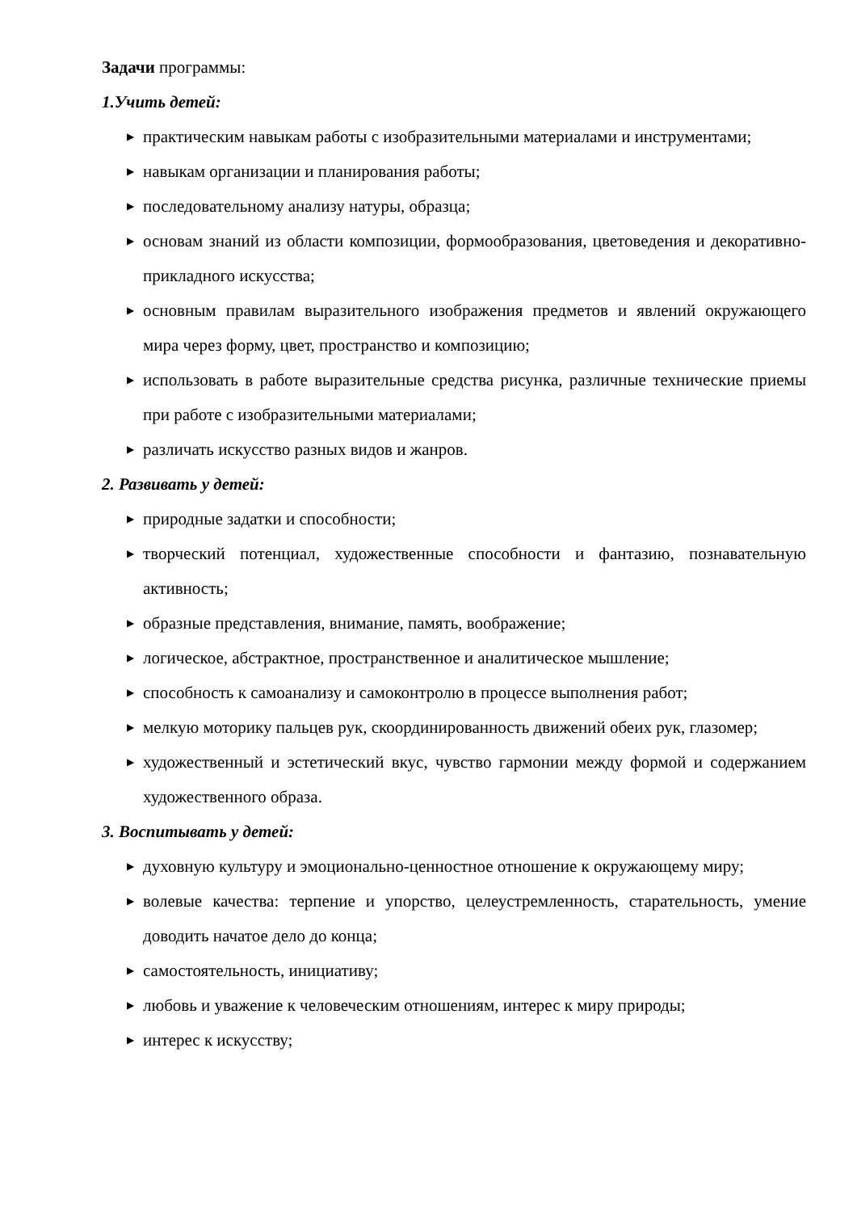Задачи программы:
1.Учить детей:
▶ практическим навыкам работы с изобразительными материалами и инструментами;
▶ навыкам организации и планирования работы;
▶ последовательному анализу натуры, образца;
▶ основам знаний из области композиции, формообразования, цветоведения и декоративно-прикладного искусства;
▶ основным правилам выразительного изображения предметов и явлений окружающего мира через форму, цвет, пространство и композицию;
▶ использовать в работе выразительные средства рисунка, различные технические приемы при работе с изобразительными материалами;
▶ различать искусство разных видов и жанров.
2. Развивать у детей:
▶ природные задатки и способности;
▶ творческий потенциал, художественные способности и фантазию, познавательную активность;
▶ образные представления, внимание, память, воображение;
▶ логическое, абстрактное, пространственное и аналитическое мышление;
▶ способность к самоанализу и самоконтролю в процессе выполнения работ;
▶ мелкую моторику пальцев рук, скоординированность движений обеих рук, глазомер;
▶ художественный и эстетический вкус, чувство гармонии между формой и содержанием художественного образа.
3. Воспитывать у детей:
▶ духовную культуру и эмоционально-ценностное отношение к окружающему миру;
▶ волевые качества: терпение и упорство, целеустремленность, старательность, умение доводить начатое дело до конца;
▶ самостоятельность, инициативу;
▶ любовь и уважение к человеческим отношениям, интерес к миру природы;
▶ интерес к искусству;